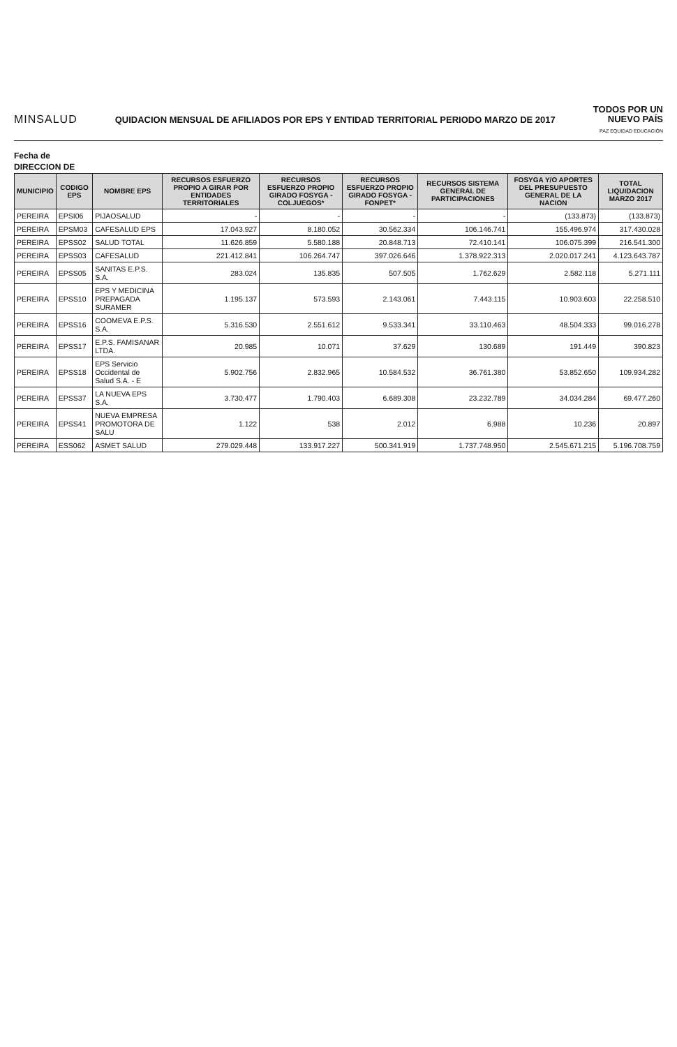MINSALUD
QUIDACION MENSUAL DE AFILIADOS POR EPS Y ENTIDAD TERRITORIAL PERIODO MARZO DE 2017
TODOS POR UN
NUEVO PAÍS
PAZ EQUIDAD EDUCACIÓN
Fecha de
DIRECCION DE
| MUNICIPIO | CODIGO EPS | NOMBRE EPS | RECURSOS ESFUERZO PROPIO A GIRAR POR ENTIDADES TERRITORIALES | RECURSOS ESFUERZO PROPIO GIRADO FOSYGA - COLJUEGOS* | RECURSOS ESFUERZO PROPIO GIRADO FOSYGA - FONPET* | RECURSOS SISTEMA GENERAL DE PARTICIPACIONES | FOSYGA Y/O APORTES DEL PRESUPUESTO GENERAL DE LA NACION | TOTAL LIQUIDACION MARZO 2017 |
| --- | --- | --- | --- | --- | --- | --- | --- | --- |
| PEREIRA | EPSI06 | PIJAOSALUD | - | - | - | - | (133.873) | (133.873) |
| PEREIRA | EPSM03 | CAFESALUD EPS | 17.043.927 | 8.180.052 | 30.562.334 | 106.146.741 | 155.496.974 | 317.430.028 |
| PEREIRA | EPSS02 | SALUD TOTAL | 11.626.859 | 5.580.188 | 20.848.713 | 72.410.141 | 106.075.399 | 216.541.300 |
| PEREIRA | EPSS03 | CAFESALUD | 221.412.841 | 106.264.747 | 397.026.646 | 1.378.922.313 | 2.020.017.241 | 4.123.643.787 |
| PEREIRA | EPSS05 | SANITAS E.P.S. S.A. | 283.024 | 135.835 | 507.505 | 1.762.629 | 2.582.118 | 5.271.111 |
| PEREIRA | EPSS10 | EPS Y MEDICINA PREPAGADA SURAMER | 1.195.137 | 573.593 | 2.143.061 | 7.443.115 | 10.903.603 | 22.258.510 |
| PEREIRA | EPSS16 | COOMEVA E.P.S. S.A. | 5.316.530 | 2.551.612 | 9.533.341 | 33.110.463 | 48.504.333 | 99.016.278 |
| PEREIRA | EPSS17 | E.P.S. FAMISANAR LTDA. | 20.985 | 10.071 | 37.629 | 130.689 | 191.449 | 390.823 |
| PEREIRA | EPSS18 | EPS Servicio Occidental de Salud S.A. - E | 5.902.756 | 2.832.965 | 10.584.532 | 36.761.380 | 53.852.650 | 109.934.282 |
| PEREIRA | EPSS37 | LA NUEVA EPS S.A. | 3.730.477 | 1.790.403 | 6.689.308 | 23.232.789 | 34.034.284 | 69.477.260 |
| PEREIRA | EPSS41 | NUEVA EMPRESA PROMOTORA DE SALU | 1.122 | 538 | 2.012 | 6.988 | 10.236 | 20.897 |
| PEREIRA | ESS062 | ASMET SALUD | 279.029.448 | 133.917.227 | 500.341.919 | 1.737.748.950 | 2.545.671.215 | 5.196.708.759 |